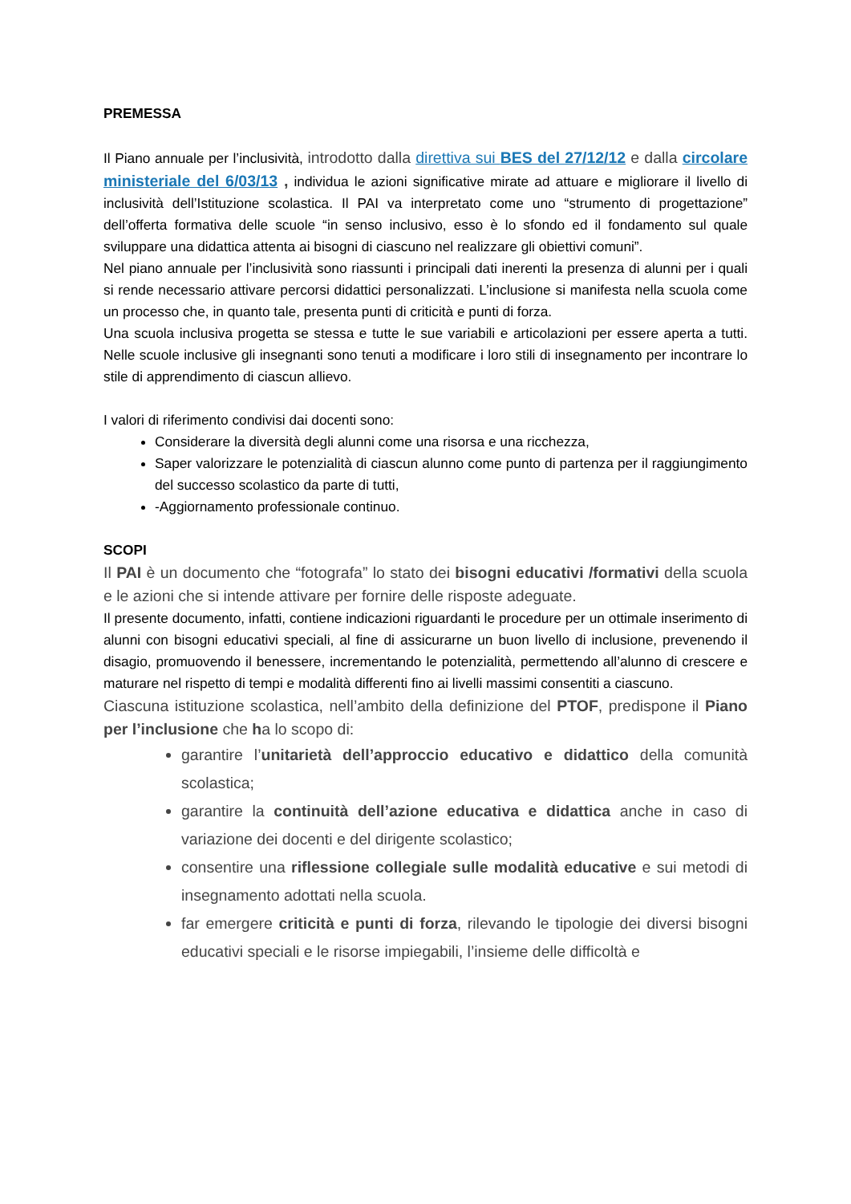PREMESSA
Il Piano annuale per l’inclusività, introdotto dalla direttiva sui BES del 27/12/12 e dalla circolare ministeriale del 6/03/13 , individua le azioni significative mirate ad attuare e migliorare il livello di inclusività dell’Istituzione scolastica. Il PAI va interpretato come uno “strumento di progettazione” dell’offerta formativa delle scuole “in senso inclusivo, esso è lo sfondo ed il fondamento sul quale sviluppare una didattica attenta ai bisogni di ciascuno nel realizzare gli obiettivi comuni”.
Nel piano annuale per l’inclusività sono riassunti i principali dati inerenti la presenza di alunni per i quali si rende necessario attivare percorsi didattici personalizzati. L’inclusione si manifesta nella scuola come un processo che, in quanto tale, presenta punti di criticità e punti di forza.
Una scuola inclusiva progetta se stessa e tutte le sue variabili e articolazioni per essere aperta a tutti. Nelle scuole inclusive gli insegnanti sono tenuti a modificare i loro stili di insegnamento per incontrare lo stile di apprendimento di ciascun allievo.
I valori di riferimento condivisi dai docenti sono:
Considerare la diversità degli alunni come una risorsa e una ricchezza,
Saper valorizzare le potenzialità di ciascun alunno come punto di partenza per il raggiungimento del successo scolastico da parte di tutti,
-Aggiornamento professionale continuo.
SCOPI
Il PAI è un documento che “fotografa” lo stato dei bisogni educativi /formativi della scuola e le azioni che si intende attivare per fornire delle risposte adeguate.
Il presente documento, infatti, contiene indicazioni riguardanti le procedure per un ottimale inserimento di alunni con bisogni educativi speciali, al fine di assicurarne un buon livello di inclusione, prevenendo il disagio, promuovendo il benessere, incrementando le potenzialità, permettendo all’alunno di crescere e maturare nel rispetto di tempi e modalità differenti fino ai livelli massimi consentiti a ciascuno.
Ciascuna istituzione scolastica, nell’ambito della definizione del PTOF, predispone il Piano per l’inclusione che ha lo scopo di:
garantire l’unitarietà dell’approccio educativo e didattico della comunità scolastica;
garantire la continuità dell’azione educativa e didattica anche in caso di variazione dei docenti e del dirigente scolastico;
consentire una riflessione collegiale sulle modalità educative e sui metodi di insegnamento adottati nella scuola.
far emergere criticità e punti di forza, rilevando le tipologie dei diversi bisogni educativi speciali e le risorse impiegabili, l’insieme delle difficoltà e